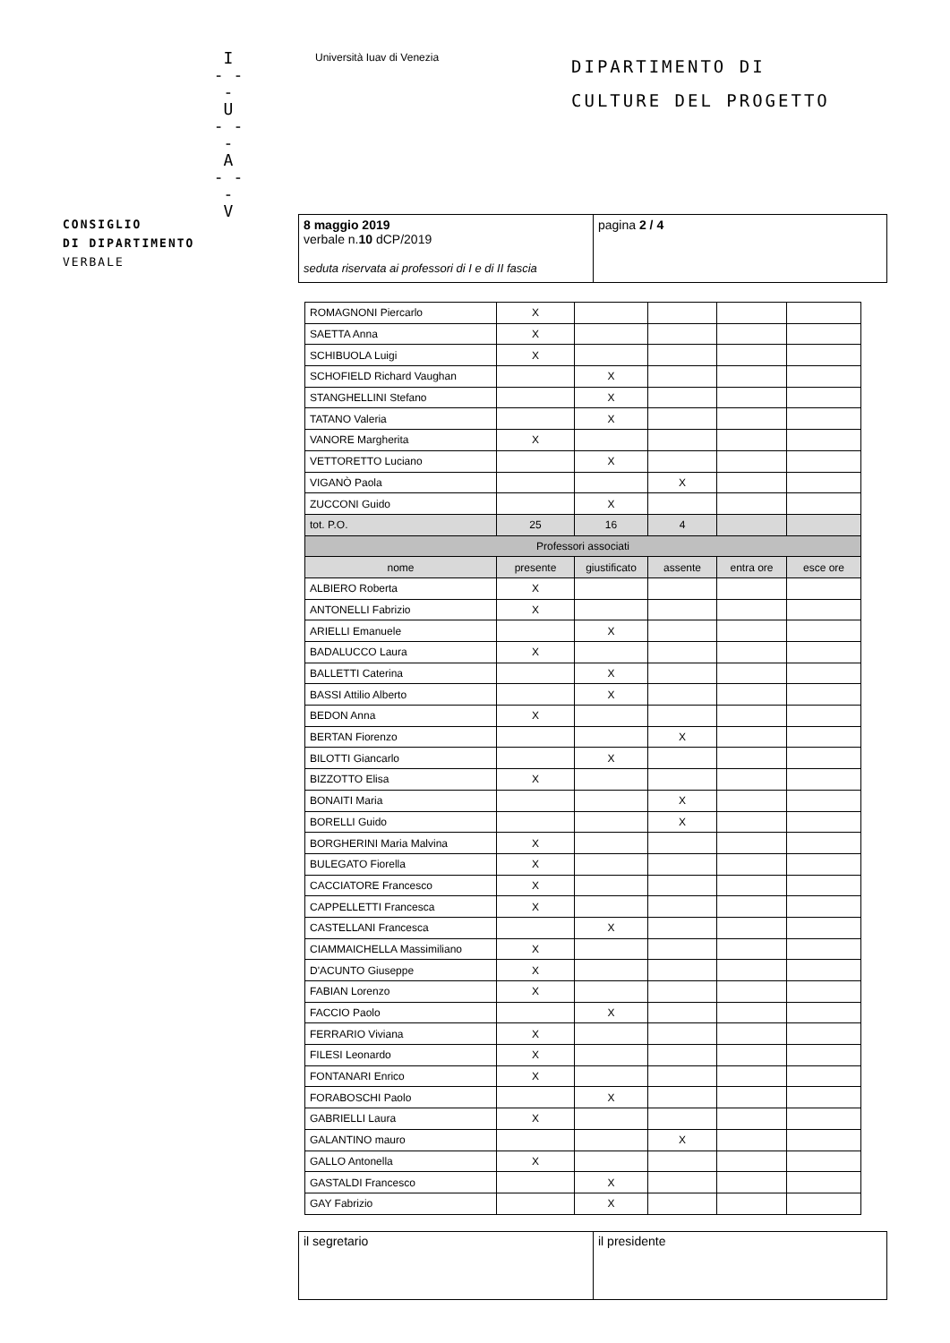I
- - -
U
- - -
A
- - -
V
Università Iuav di Venezia
DIPARTIMENTO DI
CULTURE DEL PROGETTO
CONSIGLIO
DI DIPARTIMENTO
VERBALE
8 maggio 2019
verbale n.10 dCP/2019
seduta riservata ai professori di I e di II fascia
pagina 2 / 4
| ROMAGNONI Piercarlo | X | | | | |
| SAETTA Anna | X | | | | |
| SCHIBUOLA Luigi | X | | | | |
| SCHOFIELD Richard Vaughan | | X | | | |
| STANGHELLINI Stefano | | X | | | |
| TATANO Valeria | | X | | | |
| VANORE Margherita | X | | | | |
| VETTORETTO Luciano | | X | | | |
| VIGANÒ Paola | | | X | | |
| ZUCCONI Guido | | X | | | |
| tot. P.O. | 25 | 16 | 4 | | |
| Professori associati | | | | | |
| nome | presente | giustificato | assente | entra ore | esce ore |
| ALBIERO Roberta | X | | | | |
| ANTONELLI Fabrizio | X | | | | |
| ARIELLI Emanuele | | X | | | |
| BADALUCCO Laura | X | | | | |
| BALLETTI Caterina | | X | | | |
| BASSI Attilio Alberto | | X | | | |
| BEDON Anna | X | | | | |
| BERTAN Fiorenzo | | | X | | |
| BILOTTI Giancarlo | | X | | | |
| BIZZOTTO Elisa | X | | | | |
| BONAITI Maria | | | X | | |
| BORELLI Guido | | | X | | |
| BORGHERINI Maria Malvina | X | | | | |
| BULEGATO Fiorella | X | | | | |
| CACCIATORE Francesco | X | | | | |
| CAPPELLETTI Francesca | X | | | | |
| CASTELLANI Francesca | | X | | | |
| CIAMMAICHELLA Massimiliano | X | | | | |
| D'ACUNTO Giuseppe | X | | | | |
| FABIAN Lorenzo | X | | | | |
| FACCIO Paolo | | X | | | |
| FERRARIO Viviana | X | | | | |
| FILESI Leonardo | X | | | | |
| FONTANARI Enrico | X | | | | |
| FORABOSCHI Paolo | | X | | | |
| GABRIELLI Laura | X | | | | |
| GALANTINO mauro | | | X | | |
| GALLO Antonella | X | | | | |
| GASTALDI Francesco | | X | | | |
| GAY Fabrizio | | X | | | |
il segretario il presidente